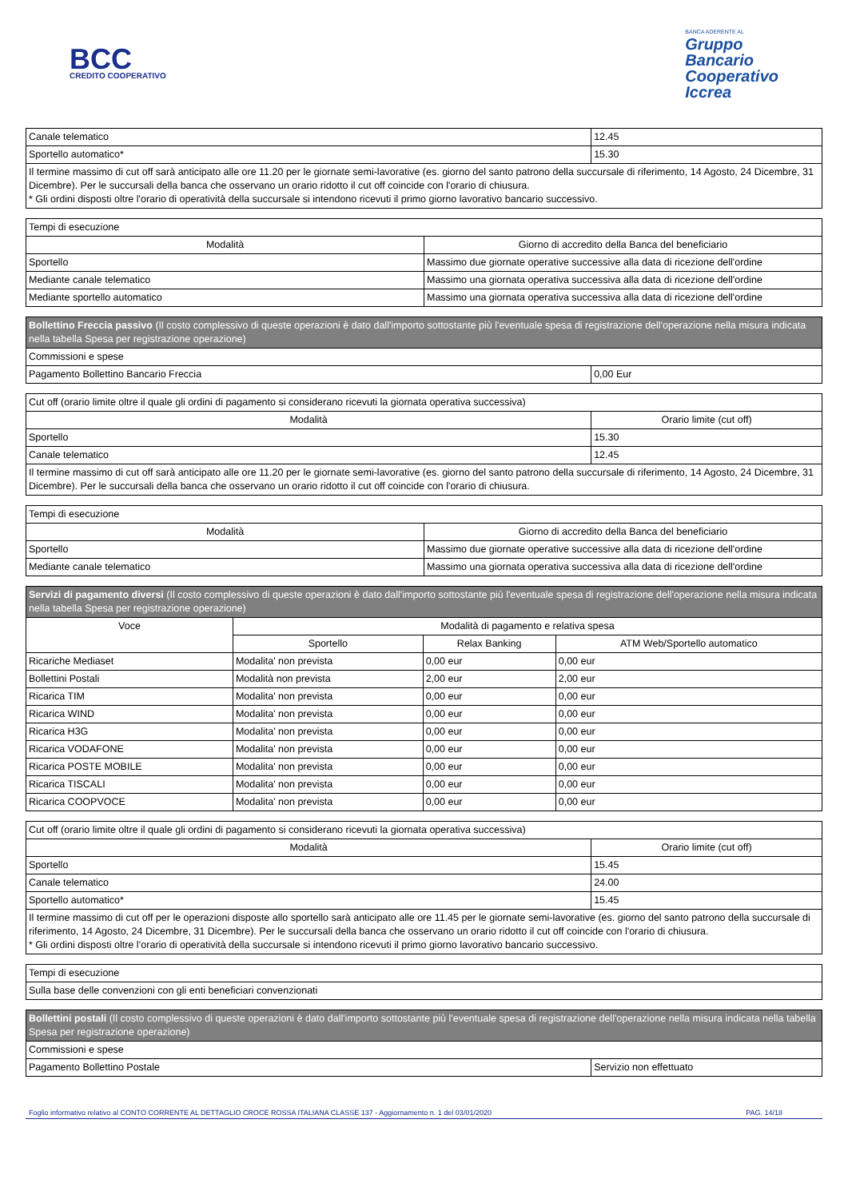BCC
CREDITO COOPERATIVO
BANCA ADERENTE AL
Gruppo
Bancario
Cooperativo
Iccrea
| Canale telematico | 12.45 |
| Sportello automatico* | 15.30 |
| Il termine massimo di cut off sarà anticipato alle ore 11.20 per le giornate semi-lavorative (es. giorno del santo patrono della succursale di riferimento, 14 Agosto, 24 Dicembre, 31 Dicembre). Per le succursali della banca che osservano un orario ridotto il cut off coincide con l'orario di chiusura. * Gli ordini disposti oltre l'orario di operatività della succursale si intendono ricevuti il primo giorno lavorativo bancario successivo. | |
| Tempi di esecuzione | |
| Modalità | Giorno di accredito della Banca del beneficiario |
| Sportello | Massimo due giornate operative successive alla data di ricezione dell'ordine |
| Mediante canale telematico | Massimo una giornata operativa successiva alla data di ricezione dell'ordine |
| Mediante sportello automatico | Massimo una giornata operativa successiva alla data di ricezione dell'ordine |
| Bollettino Freccia passivo (Il costo complessivo di queste operazioni è dato dall'importo sottostante più l'eventuale spesa di registrazione dell'operazione nella misura indicata nella tabella Spesa per registrazione operazione) | |
| Commissioni e spese | |
| Pagamento Bollettino Bancario Freccia | 0,00 Eur |
| Cut off (orario limite oltre il quale gli ordini di pagamento si considerano ricevuti la giornata operativa successiva) | |
| Modalità | Orario limite (cut off) |
| Sportello | 15.30 |
| Canale telematico | 12.45 |
| Il termine massimo di cut off sarà anticipato alle ore 11.20 per le giornate semi-lavorative (es. giorno del santo patrono della succursale di riferimento, 14 Agosto, 24 Dicembre, 31 Dicembre). Per le succursali della banca che osservano un orario ridotto il cut off coincide con l'orario di chiusura. | |
| Tempi di esecuzione | |
| Modalità | Giorno di accredito della Banca del beneficiario |
| Sportello | Massimo due giornate operative successive alla data di ricezione dell'ordine |
| Mediante canale telematico | Massimo una giornata operativa successiva alla data di ricezione dell'ordine |
| Servizi di pagamento diversi (Il costo complessivo di queste operazioni è dato dall'importo sottostante più l'eventuale spesa di registrazione dell'operazione nella misura indicata nella tabella Spesa per registrazione operazione) | | | |
| Voce | Modalità di pagamento e relativa spesa | | |
| | Sportello | Relax Banking | ATM Web/Sportello automatico |
| Ricariche Mediaset | Modalita' non prevista | 0,00 eur | 0,00 eur |
| Bollettini Postali | Modalità non prevista | 2,00 eur | 2,00 eur |
| Ricarica TIM | Modalita' non prevista | 0,00 eur | 0,00 eur |
| Ricarica WIND | Modalita' non prevista | 0,00 eur | 0,00 eur |
| Ricarica H3G | Modalita' non prevista | 0,00 eur | 0,00 eur |
| Ricarica VODAFONE | Modalita' non prevista | 0,00 eur | 0,00 eur |
| Ricarica POSTE MOBILE | Modalita' non prevista | 0,00 eur | 0,00 eur |
| Ricarica TISCALI | Modalita' non prevista | 0,00 eur | 0,00 eur |
| Ricarica COOPVOCE | Modalita' non prevista | 0,00 eur | 0,00 eur |
| Cut off (orario limite oltre il quale gli ordini di pagamento si considerano ricevuti la giornata operativa successiva) | |
| Modalità | Orario limite (cut off) |
| Sportello | 15.45 |
| Canale telematico | 24.00 |
| Sportello automatico* | 15.45 |
| Il termine massimo di cut off per le operazioni disposte allo sportello sarà anticipato alle ore 11.45 per le giornate semi-lavorative (es. giorno del santo patrono della succursale di riferimento, 14 Agosto, 24 Dicembre, 31 Dicembre). Per le succursali della banca che osservano un orario ridotto il cut off coincide con l'orario di chiusura. * Gli ordini disposti oltre l’orario di operatività della succursale si intendono ricevuti il primo giorno lavorativo bancario successivo. | |
| Tempi di esecuzione |
| Sulla base delle convenzioni con gli enti beneficiari convenzionati |
| Bollettini postali (Il costo complessivo di queste operazioni è dato dall'importo sottostante più l'eventuale spesa di registrazione dell'operazione nella misura indicata nella tabella Spesa per registrazione operazione) | |
| Commissioni e spese | |
| Pagamento Bollettino Postale | Servizio non effettuato |
Foglio informativo relativo al CONTO CORRENTE AL DETTAGLIO CROCE ROSSA ITALIANA CLASSE 137 - Aggiornamento n. 1 del 03/01/2020 PAG. 14/18